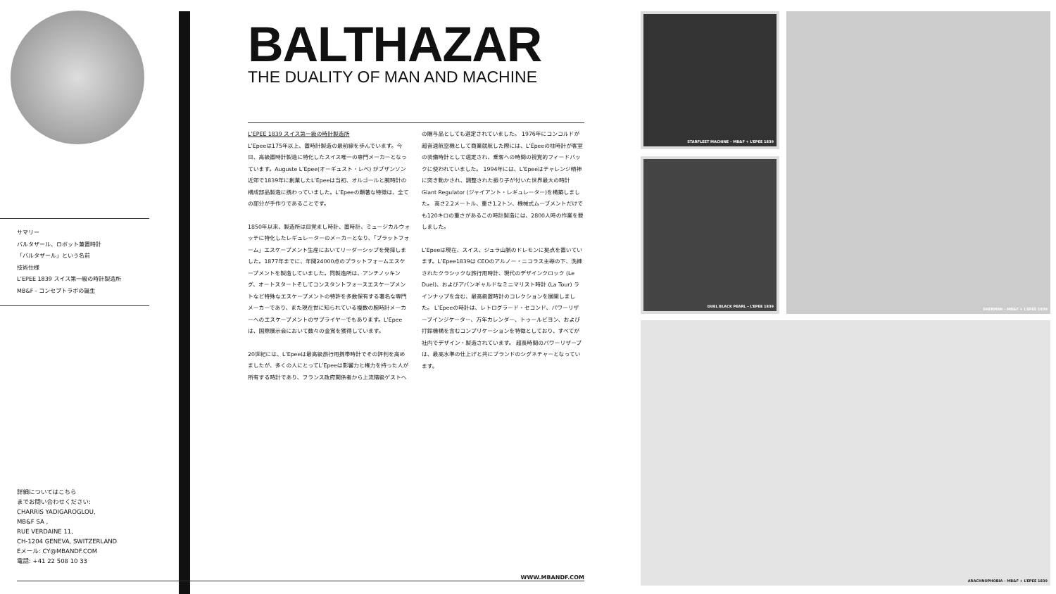サマリー
バルタザール、ロボット兼置時計
「バルタザール」という名前
技術仕様
L’EPEE 1839 スイス第一級の時計製造所
MB&F - コンセプトラボの誕生
詳細についてはこちら
までお問い合わせください:
CHARRIS YADIGAROGLOU,
MB&F SA ,
RUE VERDAINE 11,
CH-1204 GENEVA, SWITZERLAND
Eメール: CY@MBANDF.COM
電話: +41 22 508 10 33
BALTHAZAR
THE DUALITY OF MAN AND MACHINE
L’EPEE 1839 スイス第一級の時計製造所
L’Epeeは175年以上、置時計製造の最前線を歩んでいます。今日、高級置時計製造に特化したスイス唯一の専門メーカーとなっています。Auguste L’Epee(オーギュスト・レペ) がブザンソン近郊で1839年に創業したL’Epeeは当初、オルゴールと腕時計の構成部品製造に携わっていました。L’Epeeの顕著な特徴は、全ての部分が手作りであることです。
1850年以来、製造所は目覚まし時計、置時計、ミュージカルウォッチに特化したレギュレーターのメーカーとなり、「プラットフォーム」エスケープメント生産においてリーダーシップを発揮しました。1877年までに、年間24000点のプラットフォームエスケープメントを製造していました。同製造所は、アンチノッキング、オートスタートそしてコンスタントフォースエスケープメントなど特殊なエスケープメントの特許を多数保有する著名な専門メーカーであり、また現在世に知られている複数の腕時計メーカーへのエスケープメントのサプライヤーでもあります。L’Epeeは、国際展示会において数々の金賞を獲得しています。
20世紀には、L’Epeeは最高級旅行用携帯時計でその評判を高めましたが、多くの人にとってL’Epeeは影響力と権力を持った人が所有する時計であり、フランス政府関係者から上流階級ゲストへの贈与品としても選定されていました。 1976年にコンコルドが超音速航空機として商業就航した際には、L’Epeeの柱時計が客室の装備時計として選定され、乗客への時間の視覚的フィードバックに使われていました。 1994年には、L’Epeeはチャレンジ精神に突き動かされ、調整された振り子が付いた世界最大の時計Giant Regulator (ジャイアント・レギュレーター)を構築しました。 高さ2.2メートル、重さ1.2トン、機械式ムーブメントだけでも120キロの重さがあるこの時計製造には、2800人時の作業を要しました。
L’Epeeは現在、スイス、ジュラ山脈のドレモンに拠点を置いています。L’Epee1839は CEOのアルノー・ニコラス主導の下、洗練されたクラシックな旅行用時計、現代のデザインクロック (Le Duel)、およびアバンギャルドなミニマリスト時計 (La Tour) ラインナップを含む、最高級置時計のコレクションを展開しました。 L’Epeeの時計は、レトログラード・セコンド、パワーリザーブインジケーター、万年カレンダー、トゥールビヨン、および打鈴機構を含むコンプリケーションを特徴としており、すべてが社内でデザイン・製造されています。 超長時間のパワーリザーブは、最高水準の仕上げと共にブランドのシグネチャーとなっています。
WWW.MBANDF.COM
STARFLEET MACHINE – MB&F + L’EPEE 1839
DUEL BLACK PEARL – L’EPEE 1839
SHERMAN – MB&F + L’EPEE 1839
ARACHNOPHOBIA – MB&F + L’EPEE 1839